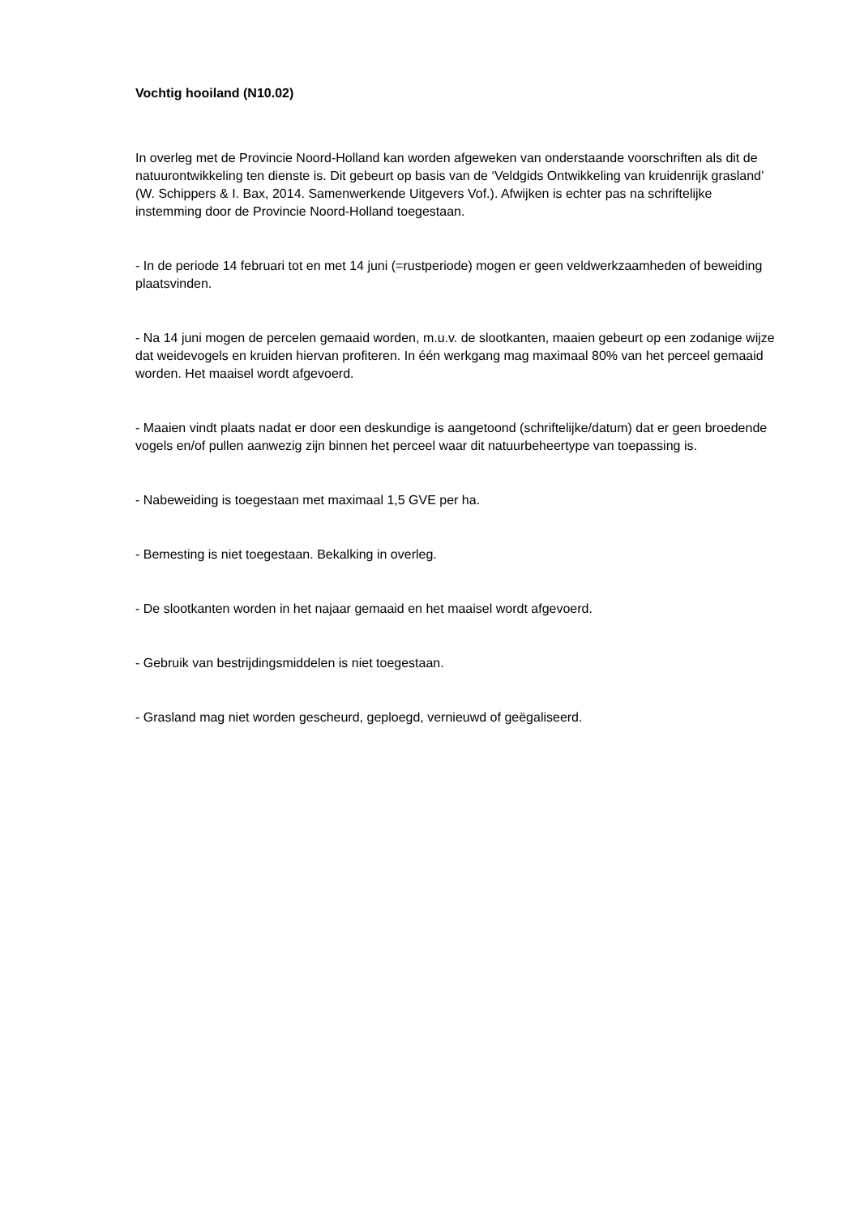Vochtig hooiland (N10.02)
In overleg met de Provincie Noord-Holland kan worden afgeweken van onderstaande voorschriften als dit de natuurontwikkeling ten dienste is. Dit gebeurt op basis van de ‘Veldgids Ontwikkeling van kruidenrijk grasland’ (W. Schippers & I. Bax, 2014. Samenwerkende Uitgevers Vof.). Afwijken is echter pas na schriftelijke instemming door de Provincie Noord-Holland toegestaan.
- In de periode 14 februari tot en met 14 juni (=rustperiode) mogen er geen veldwerkzaamheden of beweiding plaatsvinden.
- Na 14 juni mogen de percelen gemaaid worden, m.u.v. de slootkanten, maaien gebeurt op een zodanige wijze dat weidevogels en kruiden hiervan profiteren. In één werkgang mag maximaal 80% van het perceel gemaaid worden. Het maaisel wordt afgevoerd.
- Maaien vindt plaats nadat er door een deskundige is aangetoond (schriftelijke/datum) dat er geen broedende vogels en/of pullen aanwezig zijn binnen het perceel waar dit natuurbeheertype van toepassing is.
- Nabeweiding is toegestaan met maximaal 1,5 GVE per ha.
- Bemesting is niet toegestaan. Bekalking in overleg.
- De slootkanten worden in het najaar gemaaid en het maaisel wordt afgevoerd.
- Gebruik van bestrijdingsmiddelen is niet toegestaan.
- Grasland mag niet worden gescheurd, geploegd, vernieuwd of geëgaliseerd.